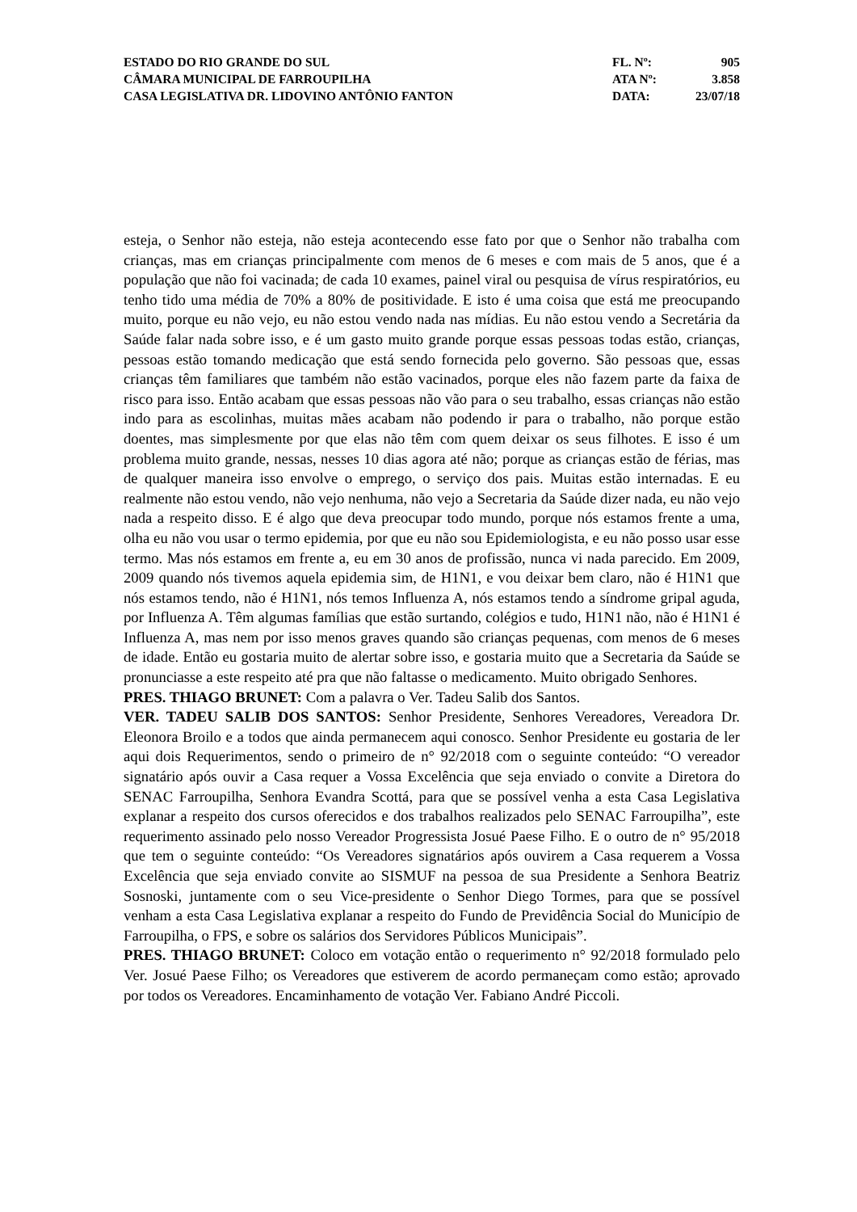ESTADO DO RIO GRANDE DO SUL
CÂMARA MUNICIPAL DE FARROUPILHA
CASA LEGISLATIVA DR. LIDOVINO ANTÔNIO FANTON
FL. Nº: 905
ATA Nº: 3.858
DATA: 23/07/18
esteja, o Senhor não esteja, não esteja acontecendo esse fato por que o Senhor não trabalha com crianças, mas em crianças principalmente com menos de 6 meses e com mais de 5 anos, que é a população que não foi vacinada; de cada 10 exames, painel viral ou pesquisa de vírus respiratórios, eu tenho tido uma média de 70% a 80% de positividade. E isto é uma coisa que está me preocupando muito, porque eu não vejo, eu não estou vendo nada nas mídias. Eu não estou vendo a Secretária da Saúde falar nada sobre isso, e é um gasto muito grande porque essas pessoas todas estão, crianças, pessoas estão tomando medicação que está sendo fornecida pelo governo. São pessoas que, essas crianças têm familiares que também não estão vacinados, porque eles não fazem parte da faixa de risco para isso. Então acabam que essas pessoas não vão para o seu trabalho, essas crianças não estão indo para as escolinhas, muitas mães acabam não podendo ir para o trabalho, não porque estão doentes, mas simplesmente por que elas não têm com quem deixar os seus filhotes. E isso é um problema muito grande, nessas, nesses 10 dias agora até não; porque as crianças estão de férias, mas de qualquer maneira isso envolve o emprego, o serviço dos pais. Muitas estão internadas. E eu realmente não estou vendo, não vejo nenhuma, não vejo a Secretaria da Saúde dizer nada, eu não vejo nada a respeito disso. E é algo que deva preocupar todo mundo, porque nós estamos frente a uma, olha eu não vou usar o termo epidemia, por que eu não sou Epidemiologista, e eu não posso usar esse termo. Mas nós estamos em frente a, eu em 30 anos de profissão, nunca vi nada parecido. Em 2009, 2009 quando nós tivemos aquela epidemia sim, de H1N1, e vou deixar bem claro, não é H1N1 que nós estamos tendo, não é H1N1, nós temos Influenza A, nós estamos tendo a síndrome gripal aguda, por Influenza A. Têm algumas famílias que estão surtando, colégios e tudo, H1N1 não, não é H1N1 é Influenza A, mas nem por isso menos graves quando são crianças pequenas, com menos de 6 meses de idade. Então eu gostaria muito de alertar sobre isso, e gostaria muito que a Secretaria da Saúde se pronunciasse a este respeito até pra que não faltasse o medicamento. Muito obrigado Senhores.
PRES. THIAGO BRUNET: Com a palavra o Ver. Tadeu Salib dos Santos.
VER. TADEU SALIB DOS SANTOS: Senhor Presidente, Senhores Vereadores, Vereadora Dr. Eleonora Broilo e a todos que ainda permanecem aqui conosco. Senhor Presidente eu gostaria de ler aqui dois Requerimentos, sendo o primeiro de n° 92/2018 com o seguinte conteúdo: “O vereador signatário após ouvir a Casa requer a Vossa Excelência que seja enviado o convite a Diretora do SENAC Farroupilha, Senhora Evandra Scottá, para que se possível venha a esta Casa Legislativa explanar a respeito dos cursos oferecidos e dos trabalhos realizados pelo SENAC Farroupilha”, este requerimento assinado pelo nosso Vereador Progressista Josué Paese Filho. E o outro de n° 95/2018 que tem o seguinte conteúdo: “Os Vereadores signatários após ouvirem a Casa requerem a Vossa Excelência que seja enviado convite ao SISMUF na pessoa de sua Presidente a Senhora Beatriz Sosnoski, juntamente com o seu Vice-presidente o Senhor Diego Tormes, para que se possível venham a esta Casa Legislativa explanar a respeito do Fundo de Previdência Social do Município de Farroupilha, o FPS, e sobre os salários dos Servidores Públicos Municipais”.
PRES. THIAGO BRUNET: Coloco em votação então o requerimento n° 92/2018 formulado pelo Ver. Josué Paese Filho; os Vereadores que estiverem de acordo permaneçam como estão; aprovado por todos os Vereadores. Encaminhamento de votação Ver. Fabiano André Piccoli.